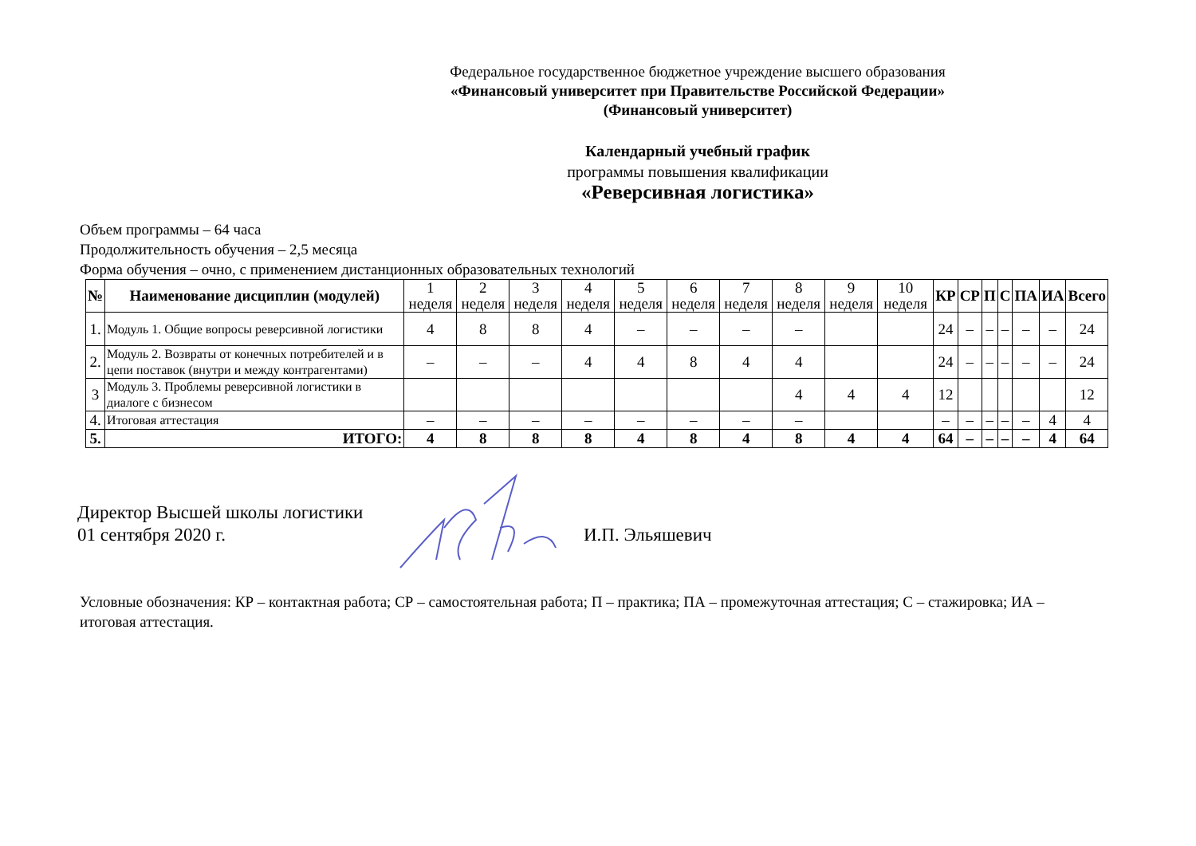Федеральное государственное бюджетное учреждение высшего образования
«Финансовый университет при Правительстве Российской Федерации»
(Финансовый университет)
Календарный учебный график
программы повышения квалификации
«Реверсивная логистика»
Объем программы – 64 часа
Продолжительность обучения – 2,5 месяца
Форма обучения – очно, с применением дистанционных образовательных технологий
| № | Наименование дисциплин (модулей) | 1 неделя | 2 неделя | 3 неделя | 4 неделя | 5 неделя | 6 неделя | 7 неделя | 8 неделя | 9 неделя | 10 неделя | КР | СР | П | С | ПА | ИА | Всего |
| --- | --- | --- | --- | --- | --- | --- | --- | --- | --- | --- | --- | --- | --- | --- | --- | --- | --- | --- |
| 1. | Модуль 1. Общие вопросы реверсивной логистики | 4 | 8 | 8 | 4 | – | – | – | – | | | 24 | – | – | – | – | – | 24 |
| 2. | Модуль 2. Возвраты от конечных потребителей и в цепи поставок (внутри и между контрагентами) | – | – | – | 4 | 4 | 8 | 4 | 4 | | | 24 | – | – | – | – | – | 24 |
| 3 | Модуль 3. Проблемы реверсивной логистики в диалоге с бизнесом | | | | | | | | 4 | 4 | 4 | 12 | | | | | | 12 |
| 4. | Итоговая аттестация | – | – | – | – | – | – | – | – | | | – | – | – | – | – | 4 | 4 |
| 5. | ИТОГО: | 4 | 8 | 8 | 8 | 4 | 8 | 4 | 8 | 4 | 4 | 64 | – | – | – | – | 4 | 64 |
Директор Высшей школы логистики
01 сентября 2020 г.
И.П. Эльяшевич
Условные обозначения: КР – контактная работа; СР – самостоятельная работа; П – практика; ПА – промежуточная аттестация; С – стажировка; ИА – итоговая аттестация.